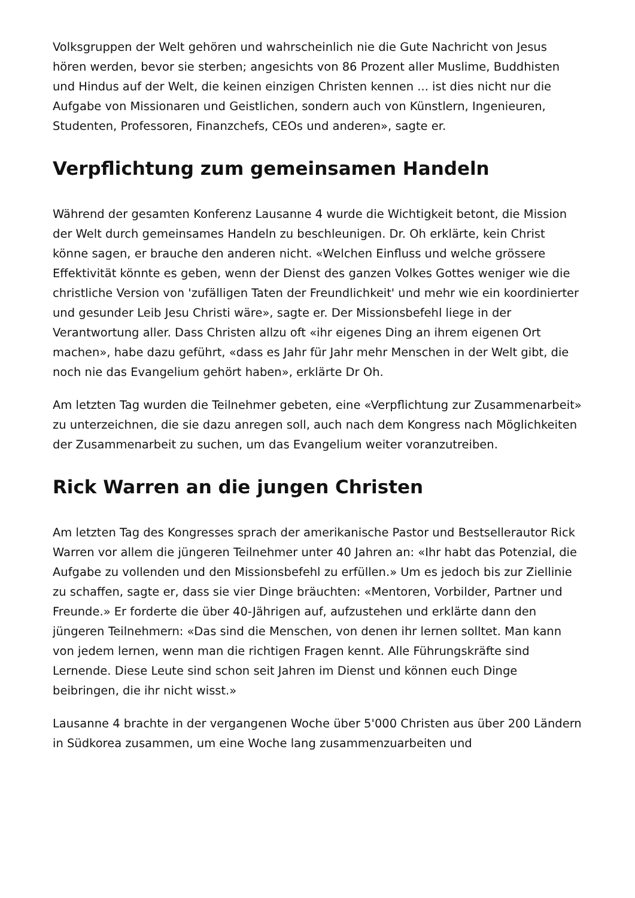Volksgruppen der Welt gehören und wahrscheinlich nie die Gute Nachricht von Jesus hören werden, bevor sie sterben; angesichts von 86 Prozent aller Muslime, Buddhisten und Hindus auf der Welt, die keinen einzigen Christen kennen ... ist dies nicht nur die Aufgabe von Missionaren und Geistlichen, sondern auch von Künstlern, Ingenieuren, Studenten, Professoren, Finanzchefs, CEOs und anderen», sagte er.
Verpflichtung zum gemeinsamen Handeln
Während der gesamten Konferenz Lausanne 4 wurde die Wichtigkeit betont, die Mission der Welt durch gemeinsames Handeln zu beschleunigen. Dr. Oh erklärte, kein Christ könne sagen, er brauche den anderen nicht. «Welchen Einfluss und welche grössere Effektivität könnte es geben, wenn der Dienst des ganzen Volkes Gottes weniger wie die christliche Version von 'zufälligen Taten der Freundlichkeit' und mehr wie ein koordinierter und gesunder Leib Jesu Christi wäre», sagte er. Der Missionsbefehl liege in der Verantwortung aller. Dass Christen allzu oft «ihr eigenes Ding an ihrem eigenen Ort machen», habe dazu geführt, «dass es Jahr für Jahr mehr Menschen in der Welt gibt, die noch nie das Evangelium gehört haben», erklärte Dr Oh.
Am letzten Tag wurden die Teilnehmer gebeten, eine «Verpflichtung zur Zusammenarbeit» zu unterzeichnen, die sie dazu anregen soll, auch nach dem Kongress nach Möglichkeiten der Zusammenarbeit zu suchen, um das Evangelium weiter voranzutreiben.
Rick Warren an die jungen Christen
Am letzten Tag des Kongresses sprach der amerikanische Pastor und Bestsellerautor Rick Warren vor allem die jüngeren Teilnehmer unter 40 Jahren an: «Ihr habt das Potenzial, die Aufgabe zu vollenden und den Missionsbefehl zu erfüllen.» Um es jedoch bis zur Ziellinie zu schaffen, sagte er, dass sie vier Dinge bräuchten: «Mentoren, Vorbilder, Partner und Freunde.» Er forderte die über 40-Jährigen auf, aufzustehen und erklärte dann den jüngeren Teilnehmern: «Das sind die Menschen, von denen ihr lernen solltet. Man kann von jedem lernen, wenn man die richtigen Fragen kennt. Alle Führungskräfte sind Lernende. Diese Leute sind schon seit Jahren im Dienst und können euch Dinge beibringen, die ihr nicht wisst.»
Lausanne 4 brachte in der vergangenen Woche über 5'000 Christen aus über 200 Ländern in Südkorea zusammen, um eine Woche lang zusammenzuarbeiten und